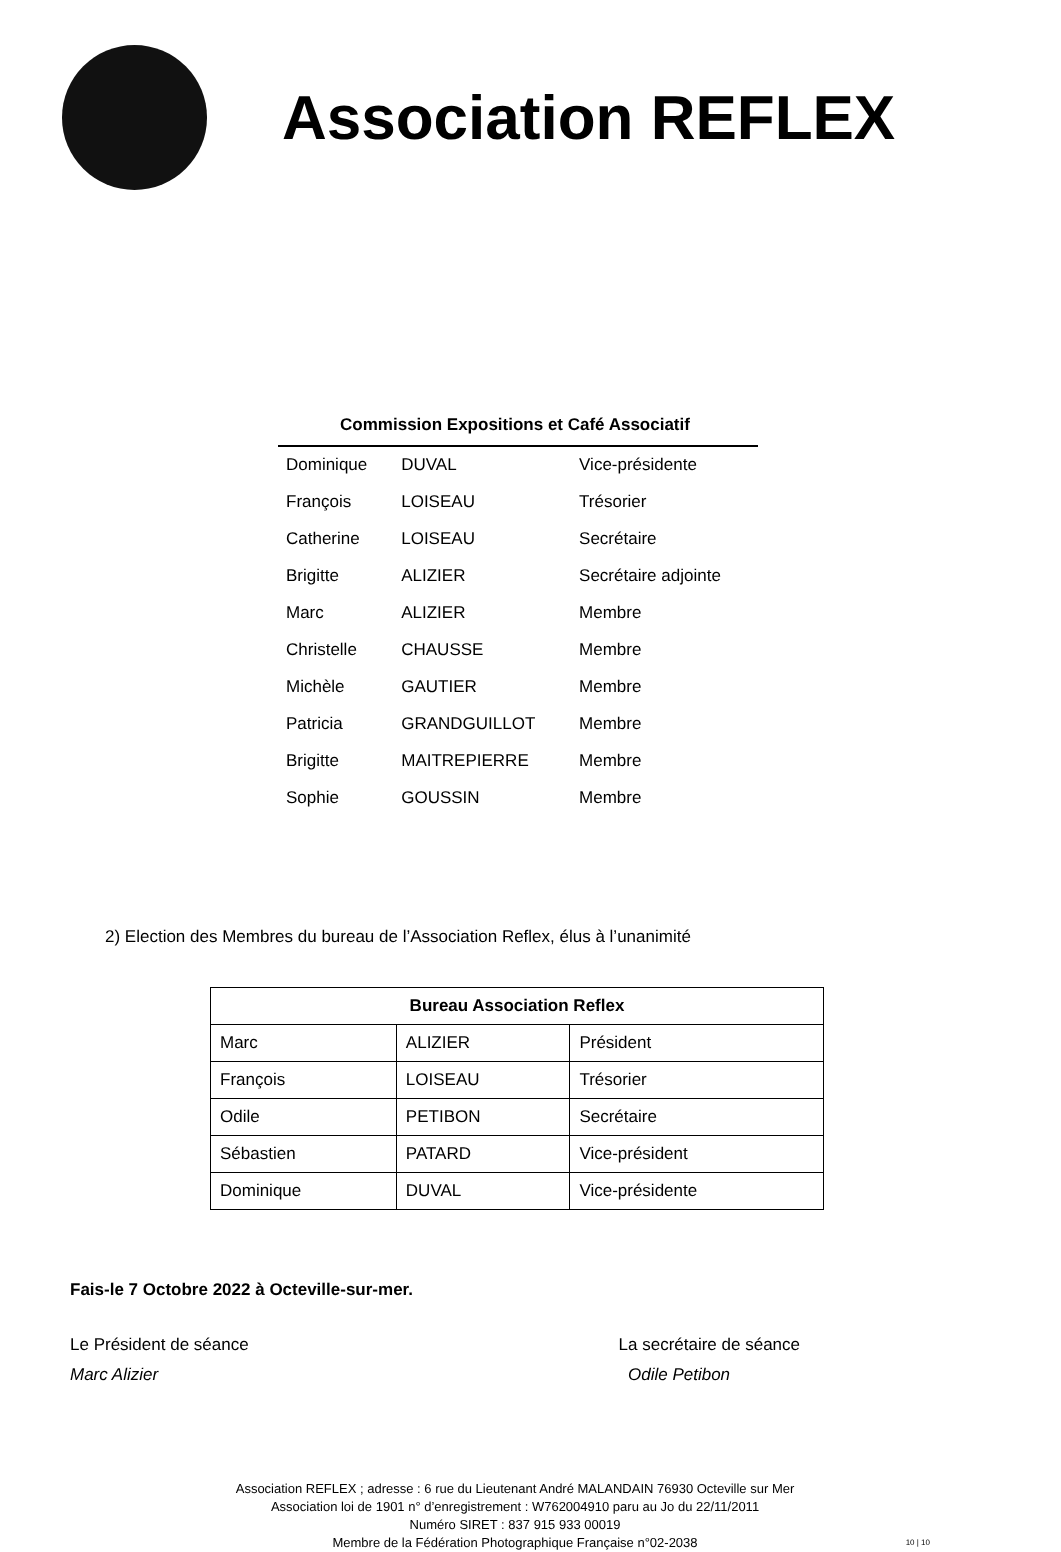Association REFLEX
Commission Expositions et Café Associatif
| Dominique | DUVAL | Vice-présidente |
| François | LOISEAU | Trésorier |
| Catherine | LOISEAU | Secrétaire |
| Brigitte | ALIZIER | Secrétaire adjointe |
| Marc | ALIZIER | Membre |
| Christelle | CHAUSSE | Membre |
| Michèle | GAUTIER | Membre |
| Patricia | GRANDGUILLOT | Membre |
| Brigitte | MAITREPIERRE | Membre |
| Sophie | GOUSSIN | Membre |
2) Election des Membres du bureau de l’Association Reflex, élus à l’unanimité
| Bureau Association Reflex | | |
| --- | --- | --- |
| Marc | ALIZIER | Président |
| François | LOISEAU | Trésorier |
| Odile | PETIBON | Secrétaire |
| Sébastien | PATARD | Vice-président |
| Dominique | DUVAL | Vice-présidente |
Fais-le 7 Octobre 2022 à Octeville-sur-mer.
Le Président de séance
Marc Alizier
La secrétaire de séance
Odile Petibon
Association REFLEX ; adresse : 6 rue du Lieutenant André MALANDAIN 76930 Octeville sur Mer
Association loi de 1901 n° d’enregistrement : W762004910 paru au Jo du 22/11/2011
Numéro SIRET : 837 915 933 00019
Membre de la Fédération Photographique Française n°02-2038
10 | 10